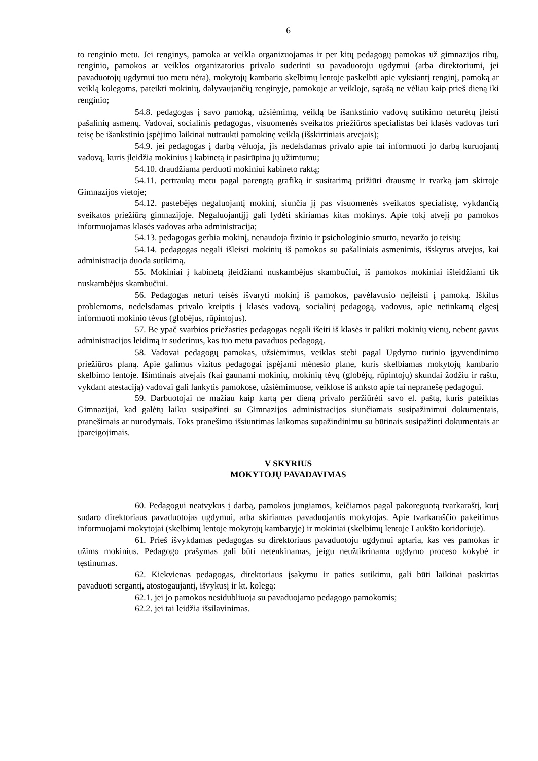6
to renginio metu. Jei renginys, pamoka ar veikla organizuojamas ir per kitų pedagogų pamokas už gimnazijos ribų, renginio, pamokos ar veiklos organizatorius privalo suderinti su pavaduotoju ugdymui (arba direktoriumi, jei pavaduotojų ugdymui tuo metu nėra), mokytojų kambario skelbimų lentoje paskelbti apie vyksiantį renginį, pamoką ar veiklą kolegoms, pateikti mokinių, dalyvaujančių renginyje, pamokoje ar veikloje, sąrašą ne vėliau kaip prieš dieną iki renginio;
54.8. pedagogas į savo pamoką, užsiėmimą, veiklą be išankstinio vadovų sutikimo neturėtų įleisti pašalinių asmenų. Vadovai, socialinis pedagogas, visuomenės sveikatos priežiūros specialistas bei klasės vadovas turi teisę be išankstinio įspėjimo laikinai nutraukti pamokinę veiklą (išskirtiniais atvejais);
54.9. jei pedagogas į darbą vėluoja, jis nedelsdamas privalo apie tai informuoti jo darbą kuruojantį vadovą, kuris įleidžia mokinius į kabinetą ir pasirūpina jų užimtumu;
54.10. draudžiama perduoti mokiniui kabineto raktą;
54.11. pertraukų metu pagal parengtą grafiką ir susitarimą prižiūri drausmę ir tvarką jam skirtoje Gimnazijos vietoje;
54.12. pastebėjęs negaluojantį mokinį, siunčia jį pas visuomenės sveikatos specialistę, vykdančią sveikatos priežiūrą gimnazijoje. Negaluojantįjį gali lydėti skiriamas kitas mokinys. Apie tokį atvejį po pamokos informuojamas klasės vadovas arba administracija;
54.13. pedagogas gerbia mokinį, nenaudoja fizinio ir psichologinio smurto, nevaržo jo teisių;
54.14. pedagogas negali išleisti mokinių iš pamokos su pašaliniais asmenimis, išskyrus atvejus, kai administracija duoda sutikimą.
55. Mokiniai į kabinetą įleidžiami nuskambėjus skambučiui, iš pamokos mokiniai išleidžiami tik nuskambėjus skambučiui.
56. Pedagogas neturi teisės išvaryti mokinį iš pamokos, pavėlavusio neįleisti į pamoką. Iškilus problemoms, nedelsdamas privalo kreiptis į klasės vadovą, socialinį pedagogą, vadovus, apie netinkamą elgesį informuoti mokinio tėvus (globėjus, rūpintojus).
57. Be ypač svarbios priežasties pedagogas negali išeiti iš klasės ir palikti mokinių vienų, nebent gavus administracijos leidimą ir suderinus, kas tuo metu pavaduos pedagogą.
58. Vadovai pedagogų pamokas, užsiėmimus, veiklas stebi pagal Ugdymo turinio įgyvendinimo priežiūros planą. Apie galimus vizitus pedagogai įspėjami mėnesio plane, kuris skelbiamas mokytojų kambario skelbimo lentoje. Išimtinais atvejais (kai gaunami mokinių, mokinių tėvų (globėjų, rūpintojų) skundai žodžiu ir raštu, vykdant atestaciją) vadovai gali lankytis pamokose, užsiėmimuose, veiklose iš anksto apie tai nepranešę pedagogui.
59. Darbuotojai ne mažiau kaip kartą per dieną privalo peržiūrėti savo el. paštą, kuris pateiktas Gimnazijai, kad galėtų laiku susipažinti su Gimnazijos administracijos siunčiamais susipažinimui dokumentais, pranešimais ar nurodymais. Toks pranešimo išsiuntimas laikomas supažindinimu su būtinais susipažinti dokumentais ar įpareigojimais.
V SKYRIUS
MOKYTOJŲ PAVADAVIMAS
60. Pedagogui neatvykus į darbą, pamokos jungiamos, keičiamos pagal pakoreguotą tvarkaraštį, kurį sudaro direktoriaus pavaduotojas ugdymui, arba skiriamas pavaduojantis mokytojas. Apie tvarkaraščio pakeitimus informuojami mokytojai (skelbimų lentoje mokytojų kambaryje) ir mokiniai (skelbimų lentoje I aukšto koridoriuje).
61. Prieš išvykdamas pedagogas su direktoriaus pavaduotoju ugdymui aptaria, kas ves pamokas ir užims mokinius. Pedagogo prašymas gali būti netenkinamas, jeigu neužtikrinama ugdymo proceso kokybė ir tęstinumas.
62. Kiekvienas pedagogas, direktoriaus įsakymu ir paties sutikimu, gali būti laikinai paskirtas pavaduoti sergantį, atostogaujantį, išvykusį ir kt. kolegą:
62.1. jei jo pamokos nesidubliuoja su pavaduojamo pedagogo pamokomis;
62.2. jei tai leidžia išsilavinimas.